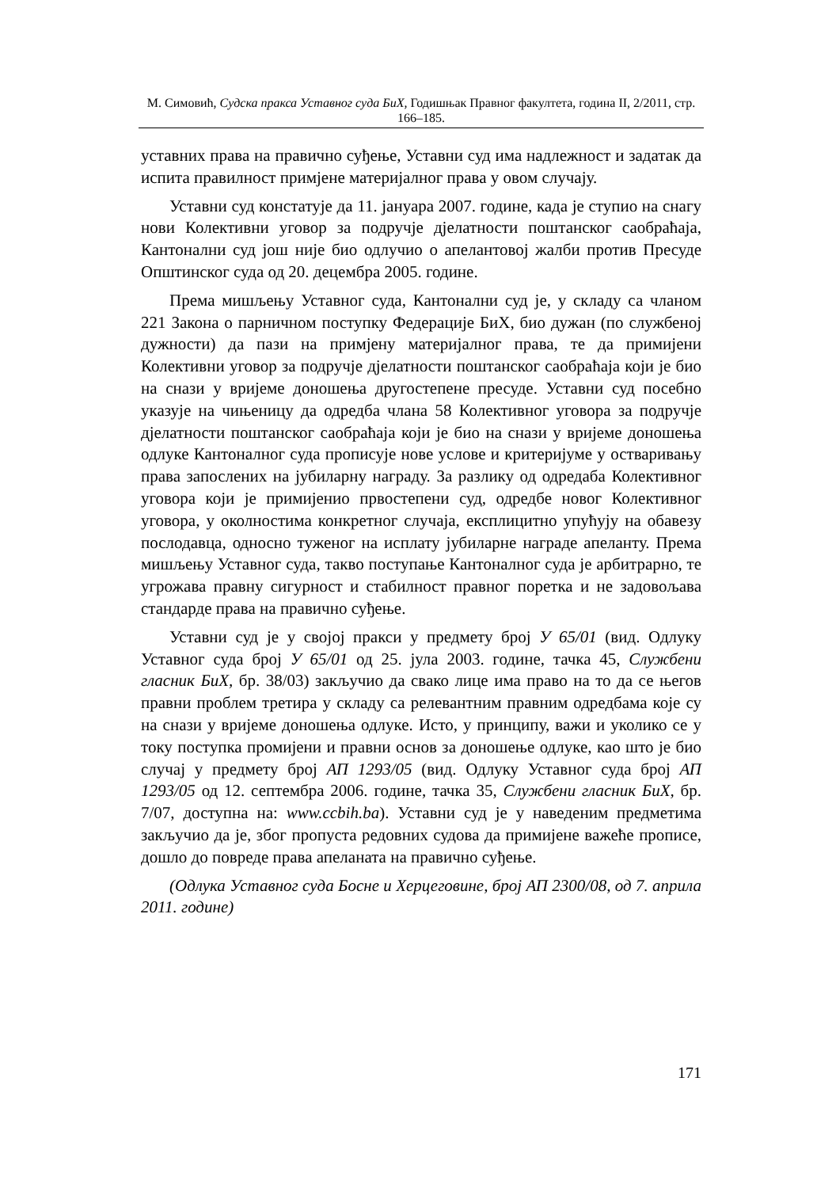М. Симовић, Судска пракса Уставног суда БиХ, Годишњак Правног факултета, година II, 2/2011, стр. 166–185.
уставних права на правично суђење, Уставни суд има надлежност и задатак да испита правилност примјене материјалног права у овом случају.
Уставни суд констатује да 11. јануара 2007. године, када је ступио на снагу нови Колективни уговор за подручје дјелатности поштанског саобраћаја, Кантонални суд још није био одлучио о апелантовој жалби против Пресуде Општинског суда од 20. децембра 2005. године.
Према мишљењу Уставног суда, Кантонални суд је, у складу са чланом 221 Закона о парничном поступку Федерације БиХ, био дужан (по службеној дужности) да пази на примјену материјалног права, те да примијени Колективни уговор за подручје дјелатности поштанског саобраћаја који је био на снази у вријеме доношења другостепене пресуде. Уставни суд посебно указује на чињеницу да одредба члана 58 Колективног уговора за подручје дјелатности поштанског саобраћаја који је био на снази у вријеме доношења одлуке Кантоналног суда прописује нове услове и критеријуме у остваривању права запослених на јубиларну награду. За разлику од одредаба Колективног уговора који је примијенио првостепени суд, одредбе новог Колективног уговора, у околностима конкретног случаја, експлицитно упућују на обавезу послодавца, односно туженог на исплату јубиларне награде апеланту. Према мишљењу Уставног суда, такво поступање Кантоналног суда је арбитрарно, те угрожава правну сигурност и стабилност правног поретка и не задовољава стандарде права на правично суђење.
Уставни суд је у својој пракси у предмету број У 65/01 (вид. Одлуку Уставног суда број У 65/01 од 25. јула 2003. године, тачка 45, Службени гласник БиХ, бр. 38/03) закључио да свако лице има право на то да се његов правни проблем третира у складу са релевантним правним одредбама које су на снази у вријеме доношења одлуке. Исто, у принципу, важи и уколико се у току поступка промијени и правни основ за доношење одлуке, као што је био случај у предмету број АП 1293/05 (вид. Одлуку Уставног суда број АП 1293/05 од 12. септембра 2006. године, тачка 35, Службени гласник БиХ, бр. 7/07, доступна на: www.ccbih.ba). Уставни суд је у наведеним предметима закључио да је, због пропуста редовних судова да примијене важеће прописе, дошло до повреде права апеланата на правично суђење.
(Одлука Уставног суда Босне и Херцеговине, број АП 2300/08, од 7. априла 2011. године)
171